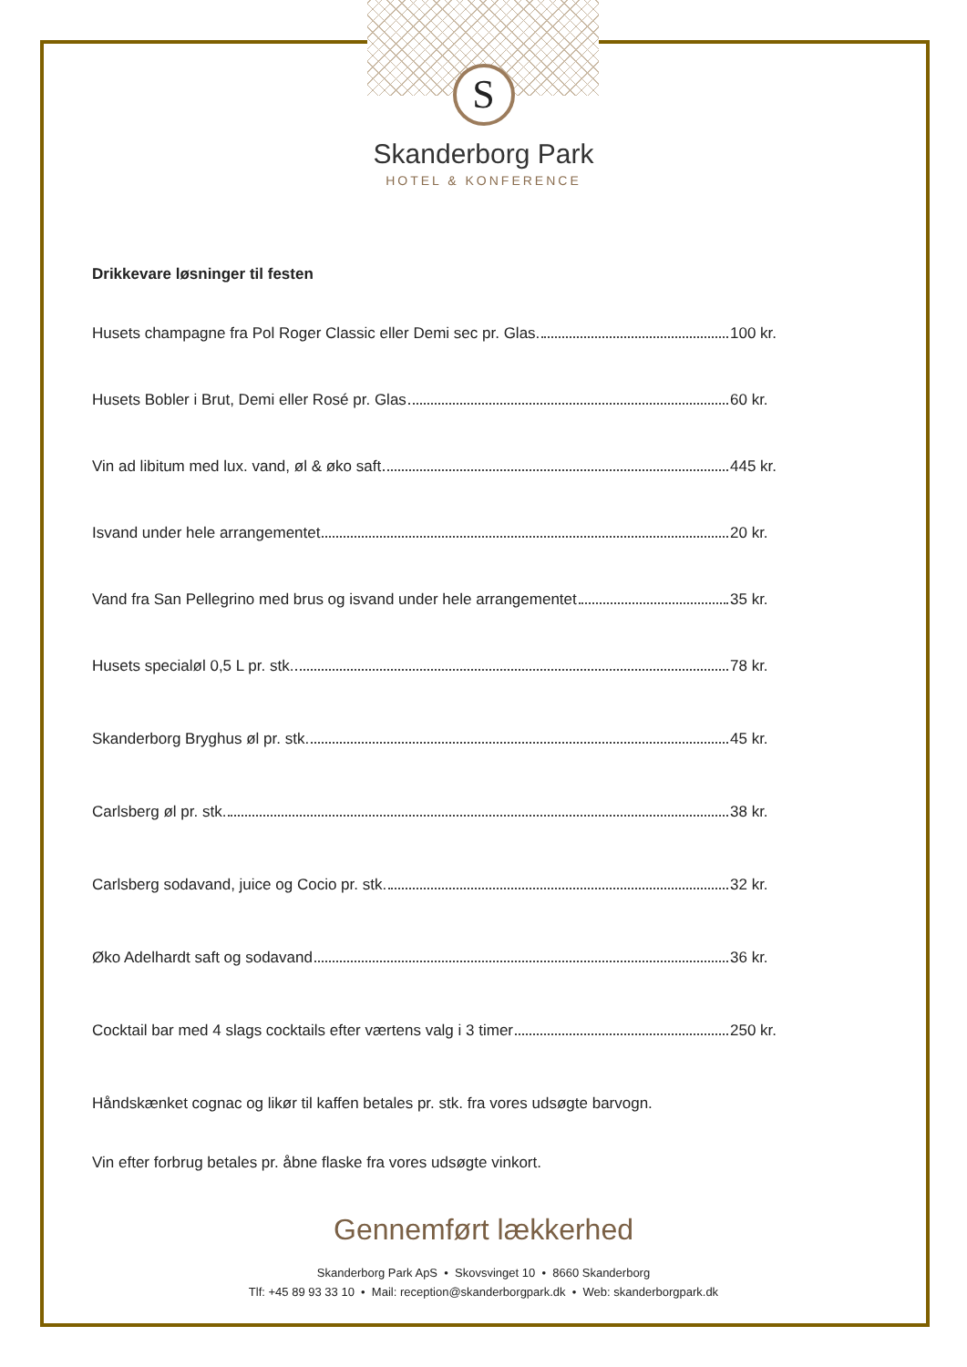S
Skanderborg Park
HOTEL & KONFERENCE
Drikkevare løsninger til festen
Husets champagne fra Pol Roger Classic eller Demi sec pr. Glas. 100 kr.
Husets Bobler i Brut, Demi eller Rosé pr. Glas 60 kr.
Vin ad libitum med lux. vand, øl & øko saft 445 kr.
Isvand under hele arrangementet 20 kr.
Vand fra San Pellegrino med brus og isvand under hele arrangementet 35 kr.
Husets specialøl 0,5 L pr. stk. 78 kr.
Skanderborg Bryghus øl pr. stk. 45 kr.
Carlsberg øl pr. stk. 38 kr.
Carlsberg sodavand, juice og Cocio pr. stk. 32 kr.
Øko Adelhardt saft og sodavand 36 kr.
Cocktail bar med 4 slags cocktails efter værtens valg i 3 timer 250 kr.
Håndskænket cognac og likør til kaffen betales pr. stk. fra vores udsøgte barvogn.
Vin efter forbrug betales pr. åbne flaske fra vores udsøgte vinkort.
Gennemført lækkerhed
Skanderborg Park ApS • Skovsvinget 10 • 8660 Skanderborg
Tlf: +45 89 93 33 10 • Mail: reception@skanderborgpark.dk • Web: skanderborgpark.dk